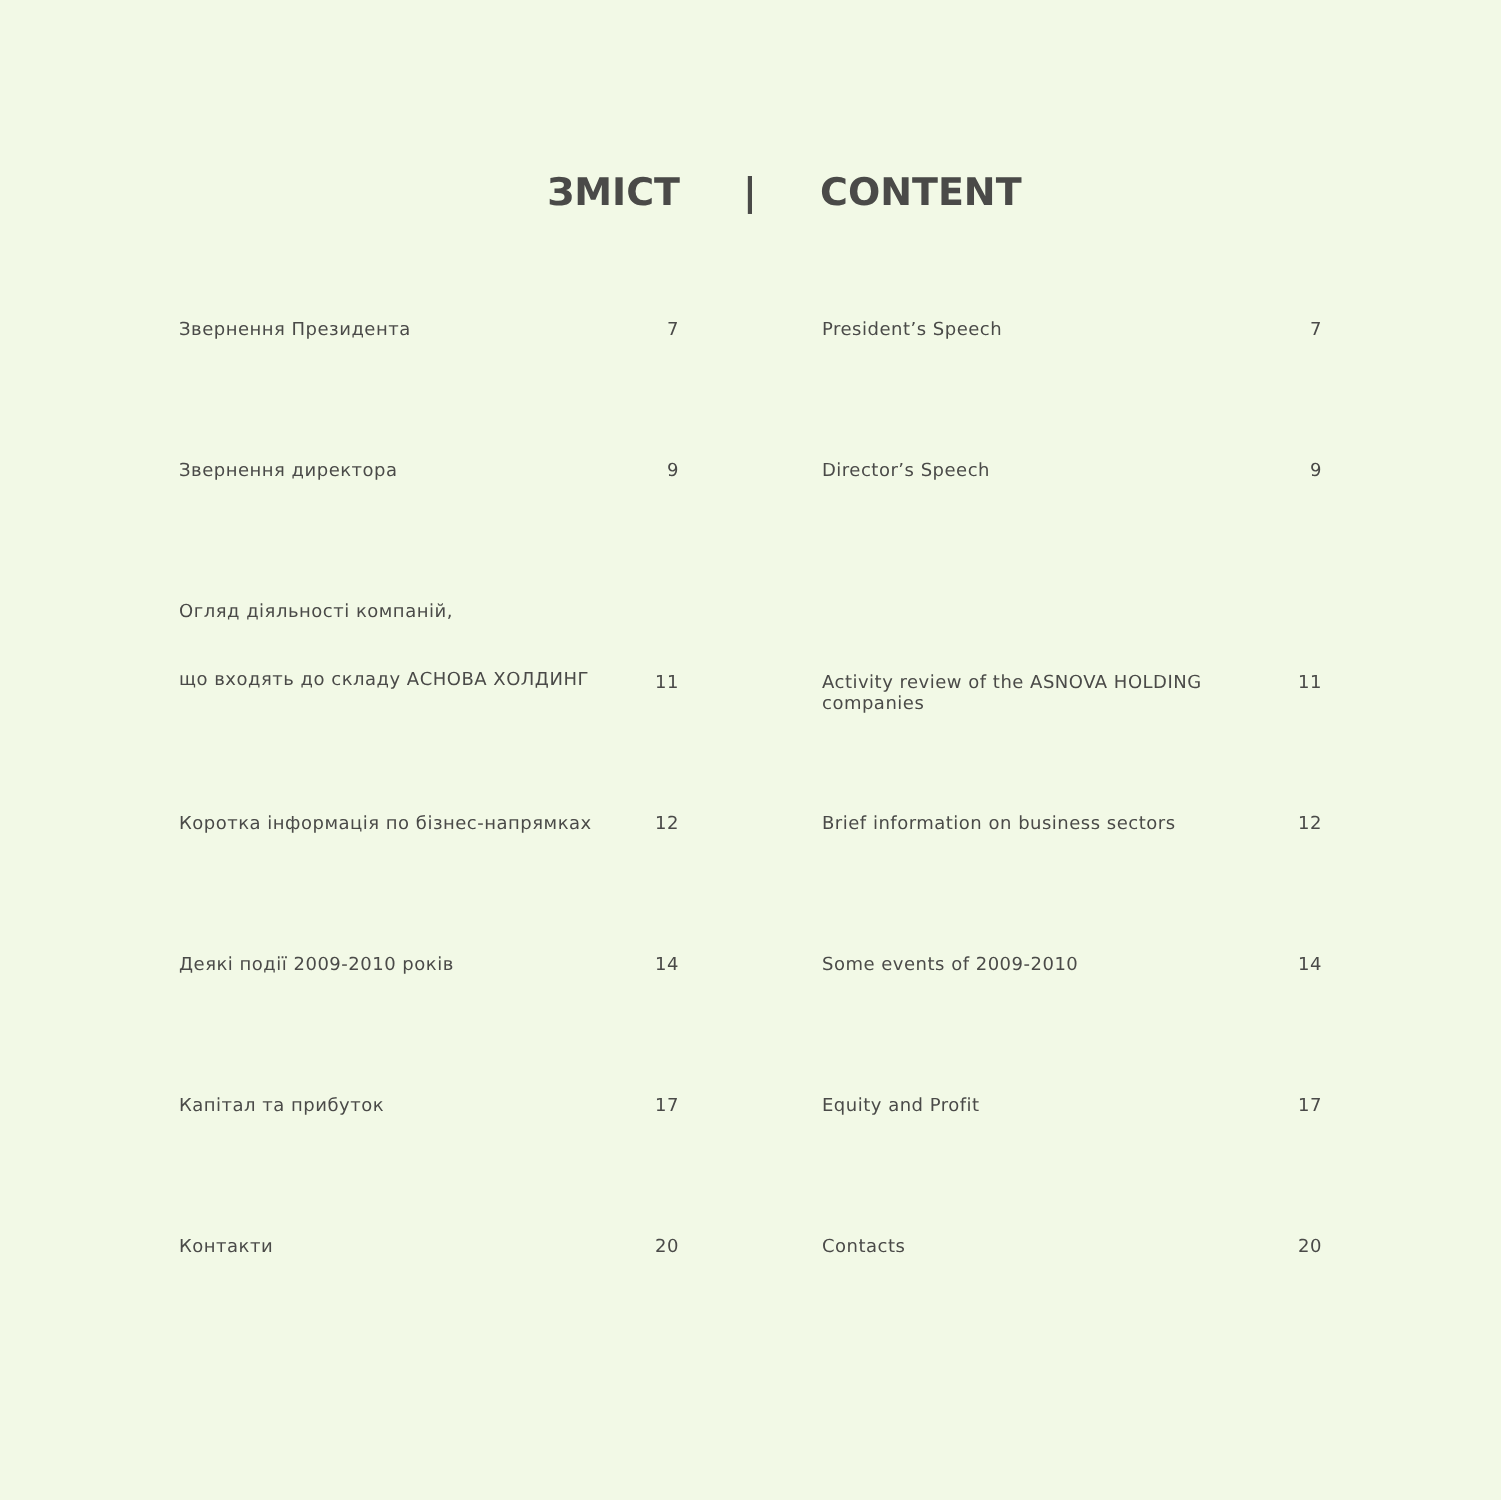ЗМІСТ | CONTENT
Звернення Президента 7 President’s Speech 7
Звернення директора 9 Director’s Speech 9
Огляд діяльності компаній,
що входять до складу АСНОВА ХОЛДИНГ
11 Activity review of the ASNOVA HOLDING companies
11
Коротка інформація по бізнес-напрямках 12 Brief information on business sectors 12
Деякі події 2009-2010 років 14 Some events of 2009-2010 14
Капітал та прибуток 17 Equity and Profit 17
Контакти 20 Contacts 20